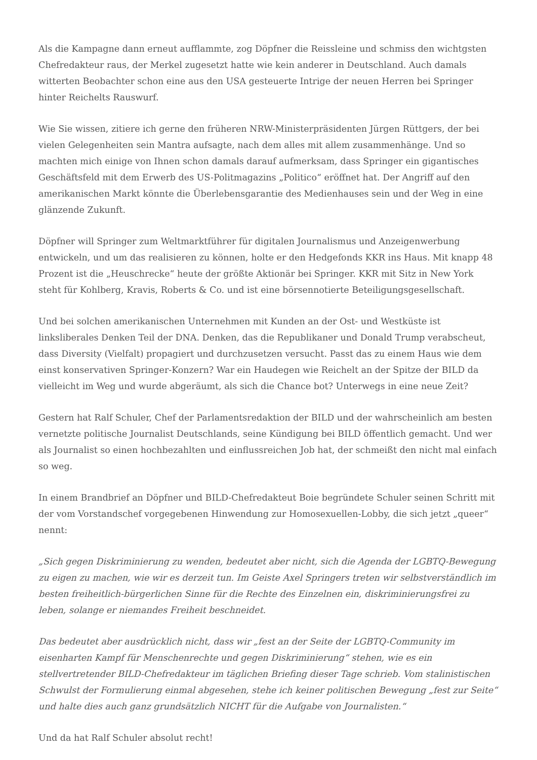Als die Kampagne dann erneut aufflammte, zog Döpfner die Reissleine und schmiss den wichtgsten Chefredakteur raus, der Merkel zugesetzt hatte wie kein anderer in Deutschland. Auch damals witterten Beobachter schon eine aus den USA gesteuerte Intrige der neuen Herren bei Springer hinter Reichelts Rauswurf.
Wie Sie wissen, zitiere ich gerne den früheren NRW-Ministerpräsidenten Jürgen Rüttgers, der bei vielen Gelegenheiten sein Mantra aufsagte, nach dem alles mit allem zusammenhänge. Und so machten mich einige von Ihnen schon damals darauf aufmerksam, dass Springer ein gigantisches Geschäftsfeld mit dem Erwerb des US-Politmagazins „Politico“ eröffnet hat. Der Angriff auf den amerikanischen Markt könnte die Überlebensgarantie des Medienhauses sein und der Weg in eine glänzende Zukunft.
Döpfner will Springer zum Weltmarktführer für digitalen Journalismus und Anzeigenwerbung entwickeln, und um das realisieren zu können, holte er den Hedgefonds KKR ins Haus. Mit knapp 48 Prozent ist die „Heuschrecke“ heute der größte Aktionär bei Springer. KKR mit Sitz in New York steht für Kohlberg, Kravis, Roberts & Co. und ist eine börsennotierte Beteiligungsgesellschaft.
Und bei solchen amerikanischen Unternehmen mit Kunden an der Ost- und Westküste ist linksliberales Denken Teil der DNA. Denken, das die Republikaner und Donald Trump verabscheut, dass Diversity (Vielfalt) propagiert und durchzusetzen versucht. Passt das zu einem Haus wie dem einst konservativen Springer-Konzern? War ein Haudegen wie Reichelt an der Spitze der BILD da vielleicht im Weg und wurde abgeräumt, als sich die Chance bot? Unterwegs in eine neue Zeit?
Gestern hat Ralf Schuler, Chef der Parlamentsredaktion der BILD und der wahrscheinlich am besten vernetzte politische Journalist Deutschlands, seine Kündigung bei BILD öffentlich gemacht. Und wer als Journalist so einen hochbezahlten und einflussreichen Job hat, der schmeißt den nicht mal einfach so weg.
In einem Brandbrief an Döpfner und BILD-Chefredakteut Boie begründete Schuler seinen Schritt mit der vom Vorstandschef vorgegebenen Hinwendung zur Homosexuellen-Lobby, die sich jetzt „queer“ nennt:
„Sich gegen Diskriminierung zu wenden, bedeutet aber nicht, sich die Agenda der LGBTQ-Bewegung zu eigen zu machen, wie wir es derzeit tun. Im Geiste Axel Springers treten wir selbstverständlich im besten freiheitlich-bürgerlichen Sinne für die Rechte des Einzelnen ein, diskriminierungsfrei zu leben, solange er niemandes Freiheit beschneidet.
Das bedeutet aber ausdrücklich nicht, dass wir „fest an der Seite der LGBTQ-Community im eisenharten Kampf für Menschenrechte und gegen Diskriminierung“ stehen, wie es ein stellvertretender BILD-Chefredakteur im täglichen Briefing dieser Tage schrieb. Vom stalinistischen Schwulst der Formulierung einmal abgesehen, stehe ich keiner politischen Bewegung „fest zur Seite“ und halte dies auch ganz grundsätzlich NICHT für die Aufgabe von Journalisten.“
Und da hat Ralf Schuler absolut recht!